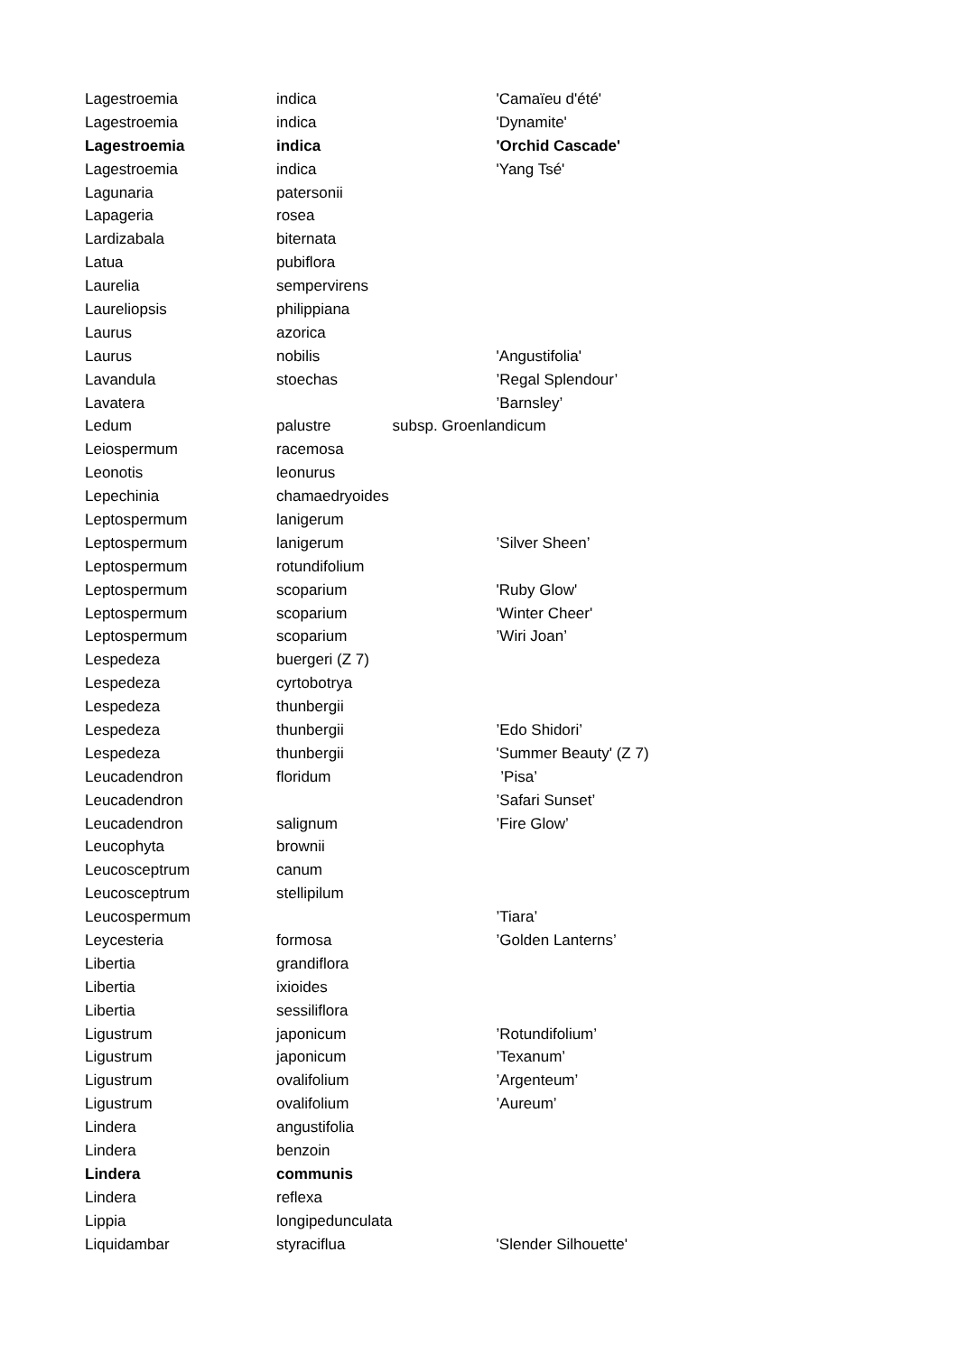| Lagestroemia | indica | | 'Camaïeu d'été' |
| Lagestroemia | indica | | 'Dynamite' |
| Lagestroemia | indica | | 'Orchid Cascade' |
| Lagestroemia | indica | | 'Yang Tsé' |
| Lagunaria | patersonii | | |
| Lapageria | rosea | | |
| Lardizabala | biternata | | |
| Latua | pubiflora | | |
| Laurelia | sempervirens | | |
| Laureliopsis | philippiana | | |
| Laurus | azorica | | |
| Laurus | nobilis | | 'Angustifolia' |
| Lavandula | stoechas | | ’Regal Splendour’ |
| Lavatera | | | ’Barnsley’ |
| Ledum | palustre | subsp. Groenlandicum | |
| Leiospermum | racemosa | | |
| Leonotis | leonurus | | |
| Lepechinia | chamaedryoides | | |
| Leptospermum | lanigerum | | |
| Leptospermum | lanigerum | | ’Silver Sheen’ |
| Leptospermum | rotundifolium | | |
| Leptospermum | scoparium | | 'Ruby Glow' |
| Leptospermum | scoparium | | 'Winter Cheer' |
| Leptospermum | scoparium | | ’Wiri Joan’ |
| Lespedeza | buergeri (Z 7) | | |
| Lespedeza | cyrtobotrya | | |
| Lespedeza | thunbergii | | |
| Lespedeza | thunbergii | | ’Edo Shidori’ |
| Lespedeza | thunbergii | | 'Summer Beauty' (Z 7) |
| Leucadendron | floridum | | ’Pisa’ |
| Leucadendron | | | ’Safari Sunset’ |
| Leucadendron | salignum | | ’Fire Glow’ |
| Leucophyta | brownii | | |
| Leucosceptrum | canum | | |
| Leucosceptrum | stellipilum | | |
| Leucospermum | | | ’Tiara’ |
| Leycesteria | formosa | | ’Golden Lanterns’ |
| Libertia | grandiflora | | |
| Libertia | ixioides | | |
| Libertia | sessiliflora | | |
| Ligustrum | japonicum | | ’Rotundifolium’ |
| Ligustrum | japonicum | | ’Texanum’ |
| Ligustrum | ovalifolium | | ’Argenteum’ |
| Ligustrum | ovalifolium | | ’Aureum’ |
| Lindera | angustifolia | | |
| Lindera | benzoin | | |
| Lindera | communis | | |
| Lindera | reflexa | | |
| Lippia | longipedunculata | | |
| Liquidambar | styraciflua | | 'Slender Silhouette' |